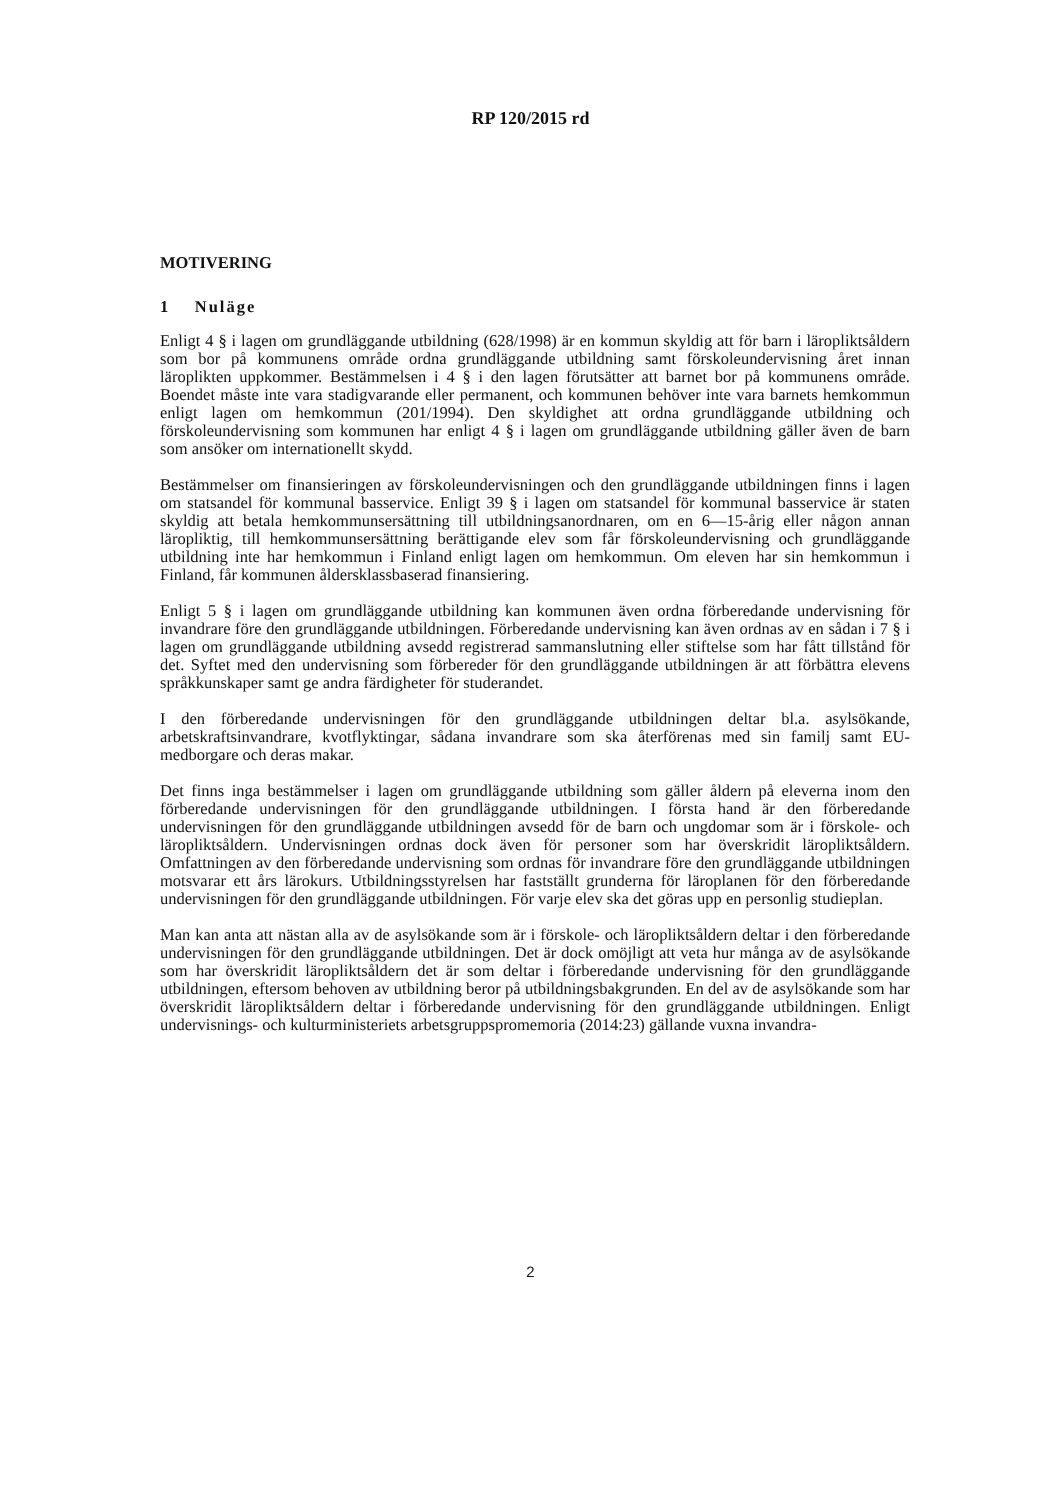RP 120/2015 rd
MOTIVERING
1 Nuläge
Enligt 4 § i lagen om grundläggande utbildning (628/1998) är en kommun skyldig att för barn i läropliktsåldern som bor på kommunens område ordna grundläggande utbildning samt förskoleundervisning året innan läroplikten uppkommer. Bestämmelsen i 4 § i den lagen förutsätter att barnet bor på kommunens område. Boendet måste inte vara stadigvarande eller permanent, och kommunen behöver inte vara barnets hemkommun enligt lagen om hemkommun (201/1994). Den skyldighet att ordna grundläggande utbildning och förskoleundervisning som kommunen har enligt 4 § i lagen om grundläggande utbildning gäller även de barn som ansöker om internationellt skydd.
Bestämmelser om finansieringen av förskoleundervisningen och den grundläggande utbildningen finns i lagen om statsandel för kommunal basservice. Enligt 39 § i lagen om statsandel för kommunal basservice är staten skyldig att betala hemkommunsersättning till utbildningsanordnaren, om en 6—15-årig eller någon annan läropliktig, till hemkommunsersättning berättigande elev som får förskoleundervisning och grundläggande utbildning inte har hemkommun i Finland enligt lagen om hemkommun. Om eleven har sin hemkommun i Finland, får kommunen åldersklassbaserad finansiering.
Enligt 5 § i lagen om grundläggande utbildning kan kommunen även ordna förberedande undervisning för invandrare före den grundläggande utbildningen. Förberedande undervisning kan även ordnas av en sådan i 7 § i lagen om grundläggande utbildning avsedd registrerad sammanslutning eller stiftelse som har fått tillstånd för det. Syftet med den undervisning som förbereder för den grundläggande utbildningen är att förbättra elevens språkkunskaper samt ge andra färdigheter för studerandet.
I den förberedande undervisningen för den grundläggande utbildningen deltar bl.a. asylsökande, arbetskraftsinvandrare, kvotflyktingar, sådana invandrare som ska återförenas med sin familj samt EU-medborgare och deras makar.
Det finns inga bestämmelser i lagen om grundläggande utbildning som gäller åldern på eleverna inom den förberedande undervisningen för den grundläggande utbildningen. I första hand är den förberedande undervisningen för den grundläggande utbildningen avsedd för de barn och ungdomar som är i förskole- och läropliktsåldern. Undervisningen ordnas dock även för personer som har överskridit läropliktsåldern. Omfattningen av den förberedande undervisning som ordnas för invandrare före den grundläggande utbildningen motsvarar ett års lärokurs. Utbildningsstyrelsen har fastställt grunderna för läroplanen för den förberedande undervisningen för den grundläggande utbildningen. För varje elev ska det göras upp en personlig studieplan.
Man kan anta att nästan alla av de asylsökande som är i förskole- och läropliktsåldern deltar i den förberedande undervisningen för den grundläggande utbildningen. Det är dock omöjligt att veta hur många av de asylsökande som har överskridit läropliktsåldern det är som deltar i förberedande undervisning för den grundläggande utbildningen, eftersom behoven av utbildning beror på utbildningsbakgrunden. En del av de asylsökande som har överskridit läropliktsåldern deltar i förberedande undervisning för den grundläggande utbildningen. Enligt undervisnings- och kulturministeriets arbetsgruppspromemoria (2014:23) gällande vuxna invandra-
2